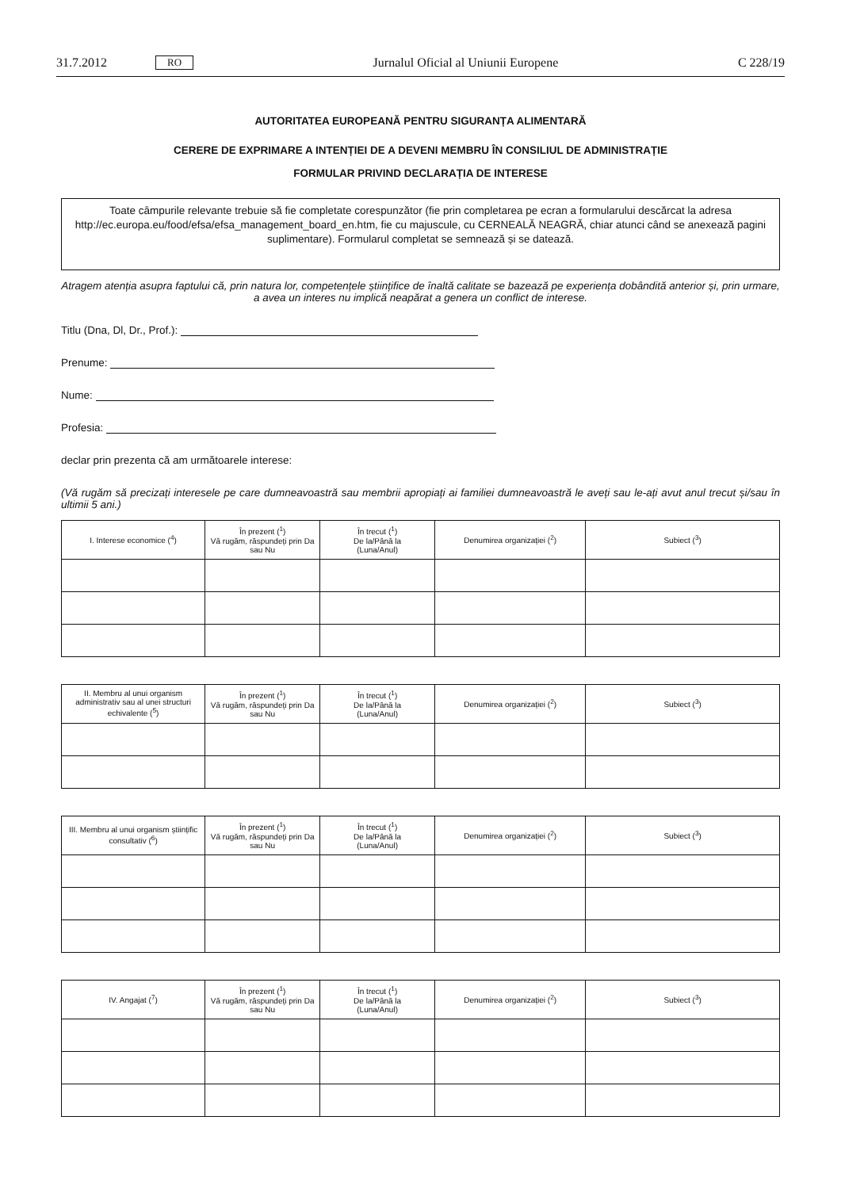31.7.2012 RO Jurnalul Oficial al Uniunii Europene C 228/19
AUTORITATEA EUROPEANĂ PENTRU SIGURANȚA ALIMENTARĂ
CERERE DE EXPRIMARE A INTENȚIEI DE A DEVENI MEMBRU ÎN CONSILIUL DE ADMINISTRAȚIE
FORMULAR PRIVIND DECLARAȚIA DE INTERESE
Toate câmpurile relevante trebuie să fie completate corespunzător (fie prin completarea pe ecran a formularului descărcat la adresa http://ec.europa.eu/food/efsa/efsa_management_board_en.htm, fie cu majuscule, cu CERNEALĂ NEAGRĂ, chiar atunci când se anexează pagini suplimentare). Formularul completat se semnează și se datează.
Atragem atenția asupra faptului că, prin natura lor, competențele științifice de înaltă calitate se bazează pe experiența dobândită anterior și, prin urmare, a avea un interes nu implică neapărat a genera un conflict de interese.
Titlu (Dna, Dl, Dr., Prof.):
Prenume:
Nume:
Profesia:
declar prin prezenta că am următoarele interese:
(Vă rugăm să precizați interesele pe care dumneavoastră sau membrii apropiați ai familiei dumneavoastră le aveți sau le-ați avut anul trecut și/sau în ultimii 5 ani.)
| I. Interese economice (<sup>4</sup>) | În prezent (<sup>1</sup>) Vă rugăm, răspundeți prin Da sau Nu | În trecut (<sup>1</sup>) De la/Până la (Luna/Anul) | Denumirea organizației (<sup>2</sup>) | Subiect (<sup>3</sup>) |
| --- | --- | --- | --- | --- |
| II. Membru al unui organism administrativ sau al unei structuri echivalente (<sup>5</sup>) | În prezent (<sup>1</sup>) Vă rugăm, răspundeți prin Da sau Nu | În trecut (<sup>1</sup>) De la/Până la (Luna/Anul) | Denumirea organizației (<sup>2</sup>) | Subiect (<sup>3</sup>) |
| --- | --- | --- | --- | --- |
| III. Membru al unui organism științific consultativ (<sup>6</sup>) | În prezent (<sup>1</sup>) Vă rugăm, răspundeți prin Da sau Nu | În trecut (<sup>1</sup>) De la/Până la (Luna/Anul) | Denumirea organizației (<sup>2</sup>) | Subiect (<sup>3</sup>) |
| --- | --- | --- | --- | --- |
| IV. Angajat (<sup>7</sup>) | În prezent (<sup>1</sup>) Vă rugăm, răspundeți prin Da sau Nu | În trecut (<sup>1</sup>) De la/Până la (Luna/Anul) | Denumirea organizației (<sup>2</sup>) | Subiect (<sup>3</sup>) |
| --- | --- | --- | --- | --- |